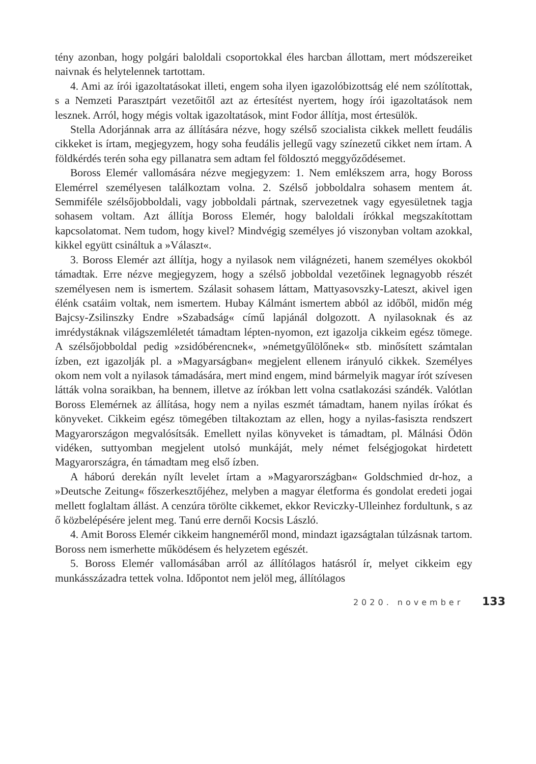tény azonban, hogy polgári baloldali csoportokkal éles harcban állottam, mert módszereiket naivnak és helytelennek tartottam.
4. Ami az írói igazoltatásokat illeti, engem soha ilyen igazolóbizottság elé nem szólítottak, s a Nemzeti Parasztpárt vezetőitől azt az értesítést nyertem, hogy írói igazoltatások nem lesznek. Arról, hogy mégis voltak igazoltatások, mint Fodor állítja, most értesülök.
Stella Adorjánnak arra az állítására nézve, hogy szélső szocialista cikkek mellett feudális cikkeket is írtam, megjegyzem, hogy soha feudális jellegű vagy színezetű cikket nem írtam. A földkérdés terén soha egy pillanatra sem adtam fel földosztó meggyőződésemet.
Boross Elemér vallomására nézve megjegyzem: 1. Nem emlékszem arra, hogy Boross Elemérrel személyesen találkoztam volna. 2. Szélső jobboldalra sohasem mentem át. Semmiféle szélsőjobboldali, vagy jobboldali pártnak, szervezetnek vagy egyesületnek tagja sohasem voltam. Azt állítja Boross Elemér, hogy baloldali írókkal megszakítottam kapcsolatomat. Nem tudom, hogy kivel? Mindvégig személyes jó viszonyban voltam azokkal, kikkel együtt csináltuk a »Választ«.
3. Boross Elemér azt állítja, hogy a nyilasok nem világnézeti, hanem személyes okokból támadtak. Erre nézve megjegyzem, hogy a szélső jobboldal vezetőinek legnagyobb részét személyesen nem is ismertem. Szálasit sohasem láttam, Mattyasovszky-Lateszt, akivel igen élénk csatáim voltak, nem ismertem. Hubay Kálmánt ismertem abból az időből, midőn még Bajcsy-Zsilinszky Endre »Szabadság« című lapjánál dolgozott. A nyilasoknak és az imrédystáknak világszemléletét támadtam lépten-nyomon, ezt igazolja cikkeim egész tömege. A szélsőjobboldal pedig »zsidóbérencnek«, »németgyűlölőnek« stb. minősített számtalan ízben, ezt igazolják pl. a »Magyarságban« megjelent ellenem irányuló cikkek. Személyes okom nem volt a nyilasok támadására, mert mind engem, mind bármelyik magyar írót szívesen látták volna soraikban, ha bennem, illetve az írókban lett volna csatlakozási szándék. Valótlan Boross Elemérnek az állítása, hogy nem a nyilas eszmét támadtam, hanem nyilas írókat és könyveket. Cikkeim egész tömegében tiltakoztam az ellen, hogy a nyilas-fasiszta rendszert Magyarországon megvalósítsák. Emellett nyilas könyveket is támadtam, pl. Málnási Ödön vidéken, suttyomban megjelent utolsó munkáját, mely német felségjogokat hirdetett Magyarországra, én támadtam meg első ízben.
A háború derekán nyílt levelet írtam a »Magyarországban« Goldschmied dr-hoz, a »Deutsche Zeitung« főszerkesztőjéhez, melyben a magyar életforma és gondolat eredeti jogai mellett foglaltam állást. A cenzúra törölte cikkemet, ekkor Reviczky-Ulleinhez fordultunk, s az ő közbelépésére jelent meg. Tanú erre dernői Kocsis László.
4. Amit Boross Elemér cikkeim hangneméről mond, mindazt igazságtalan túlzásnak tartom. Boross nem ismerhette működésem és helyzetem egészét.
5. Boross Elemér vallomásában arról az állítólagos hatásról ír, melyet cikkeim egy munkásszázadra tettek volna. Időpontot nem jelöl meg, állítólagos
2020. november 133